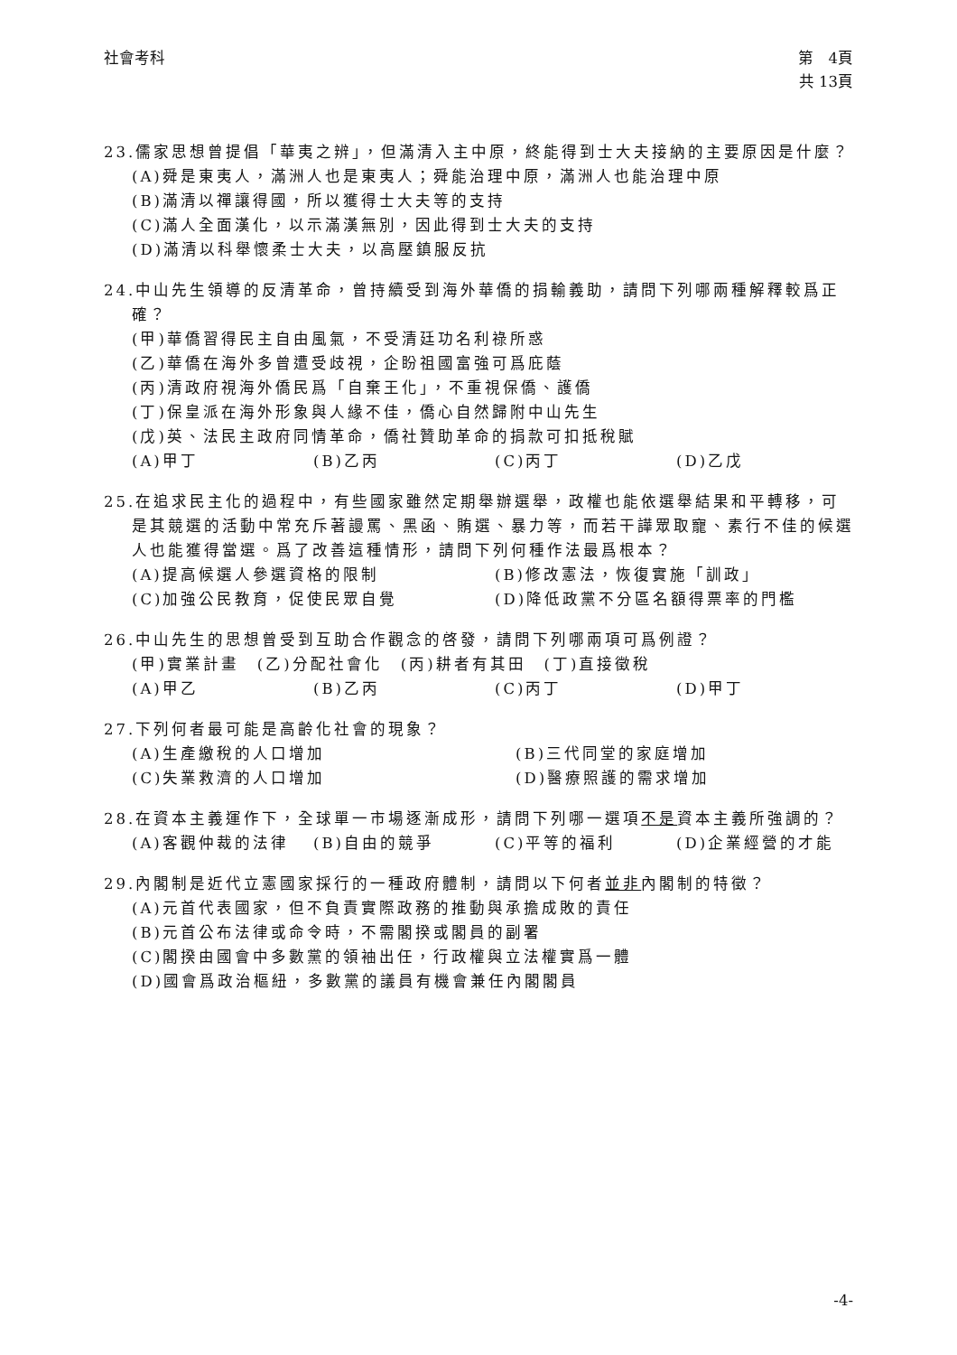社會考科 第　4頁
共 13頁
23.儒家思想曾提倡「華夷之辨」，但滿清入主中原，終能得到士大夫接納的主要原因是什麼？
(A)舜是東夷人，滿洲人也是東夷人；舜能治理中原，滿洲人也能治理中原
(B)滿清以禪讓得國，所以獲得士大夫等的支持
(C)滿人全面漢化，以示滿漢無別，因此得到士大夫的支持
(D)滿清以科舉懷柔士大夫，以高壓鎮服反抗
24.中山先生領導的反清革命，曾持續受到海外華僑的捐輸義助，請問下列哪兩種解釋較爲正確？
(甲)華僑習得民主自由風氣，不受清廷功名利祿所惑
(乙)華僑在海外多曾遭受歧視，企盼祖國富強可爲庇蔭
(丙)清政府視海外僑民爲「自棄王化」，不重視保僑、護僑
(丁)保皇派在海外形象與人緣不佳，僑心自然歸附中山先生
(戊)英、法民主政府同情革命，僑社贊助革命的捐款可扣抵稅賦
(A)甲丁 (B)乙丙 (C)丙丁 (D)乙戊
25.在追求民主化的過程中，有些國家雖然定期舉辦選舉，政權也能依選舉結果和平轉移，可是其競選的活動中常充斥著謾罵、黑函、賄選、暴力等，而若干譁眾取寵、素行不佳的候選人也能獲得當選。爲了改善這種情形，請問下列何種作法最爲根本？
(A)提高候選人參選資格的限制 (B)修改憲法，恢復實施「訓政」
(C)加強公民教育，促使民眾自覺 (D)降低政黨不分區名額得票率的門檻
26.中山先生的思想曾受到互助合作觀念的啓發，請問下列哪兩項可爲例證？
(甲)實業計畫　(乙)分配社會化　(丙)耕者有其田　(丁)直接徵稅
(A)甲乙 (B)乙丙 (C)丙丁 (D)甲丁
27.下列何者最可能是高齡化社會的現象？
(A)生產繳稅的人口增加 (B)三代同堂的家庭增加
(C)失業救濟的人口增加 (D)醫療照護的需求增加
28.在資本主義運作下，全球單一市場逐漸成形，請問下列哪一選項不是資本主義所強調的？
(A)客觀仲裁的法律 (B)自由的競爭 (C)平等的福利 (D)企業經營的才能
29.內閣制是近代立憲國家採行的一種政府體制，請問以下何者並非內閣制的特徵？
(A)元首代表國家，但不負責實際政務的推動與承擔成敗的責任
(B)元首公布法律或命令時，不需閣揆或閣員的副署
(C)閣揆由國會中多數黨的領袖出任，行政權與立法權實爲一體
(D)國會爲政治樞紐，多數黨的議員有機會兼任內閣閣員
-4-